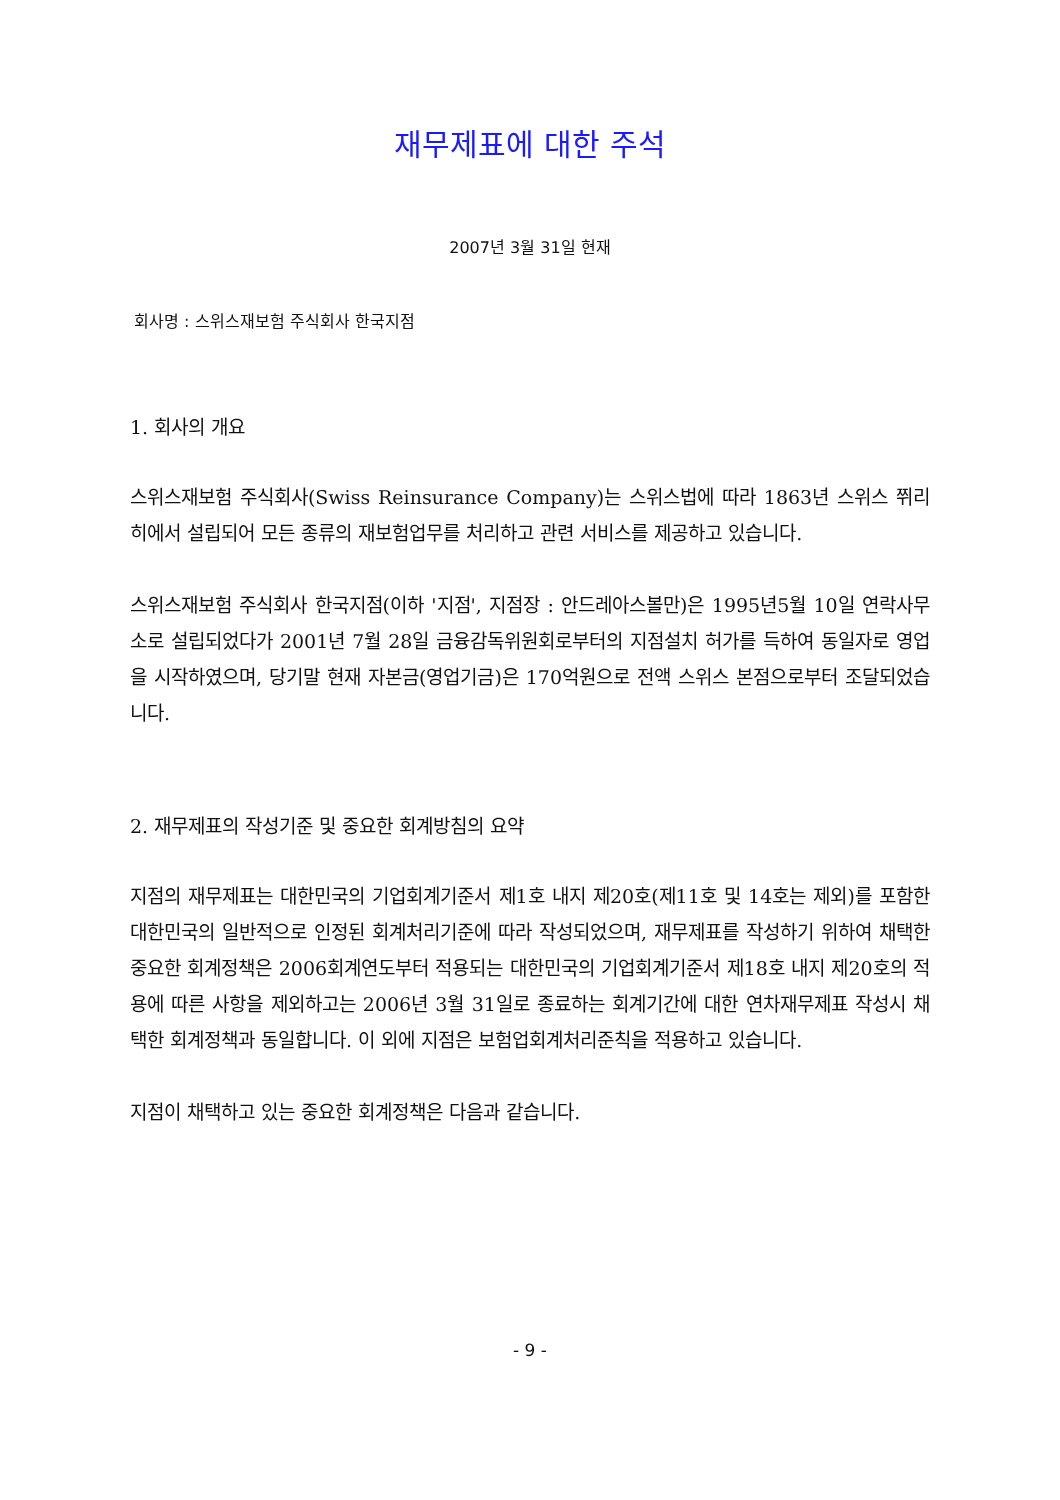재무제표에 대한 주석
2007년 3월 31일 현재
회사명 : 스위스재보험 주식회사 한국지점
1. 회사의 개요
스위스재보험 주식회사(Swiss Reinsurance Company)는 스위스법에 따라 1863년 스위스 쮜리히에서 설립되어 모든 종류의 재보험업무를 처리하고 관련 서비스를 제공하고 있습니다.
스위스재보험 주식회사 한국지점(이하 '지점', 지점장 : 안드레아스볼만)은 1995년5월 10일 연락사무소로 설립되었다가 2001년 7월 28일 금융감독위원회로부터의 지점설치 허가를 득하여 동일자로 영업을 시작하였으며, 당기말 현재 자본금(영업기금)은 170억원으로 전액 스위스 본점으로부터 조달되었습니다.
2. 재무제표의 작성기준 및 중요한 회계방침의 요약
지점의 재무제표는 대한민국의 기업회계기준서 제1호 내지 제20호(제11호 및 14호는 제외)를 포함한 대한민국의 일반적으로 인정된 회계처리기준에 따라 작성되었으며, 재무제표를 작성하기 위하여 채택한 중요한 회계정책은 2006회계연도부터 적용되는 대한민국의 기업회계기준서 제18호 내지 제20호의 적용에 따른 사항을 제외하고는 2006년 3월 31일로 종료하는 회계기간에 대한 연차재무제표 작성시 채택한 회계정책과 동일합니다. 이 외에 지점은 보험업회계처리준칙을 적용하고 있습니다.
지점이 채택하고 있는 중요한 회계정책은 다음과 같습니다.
- 9 -